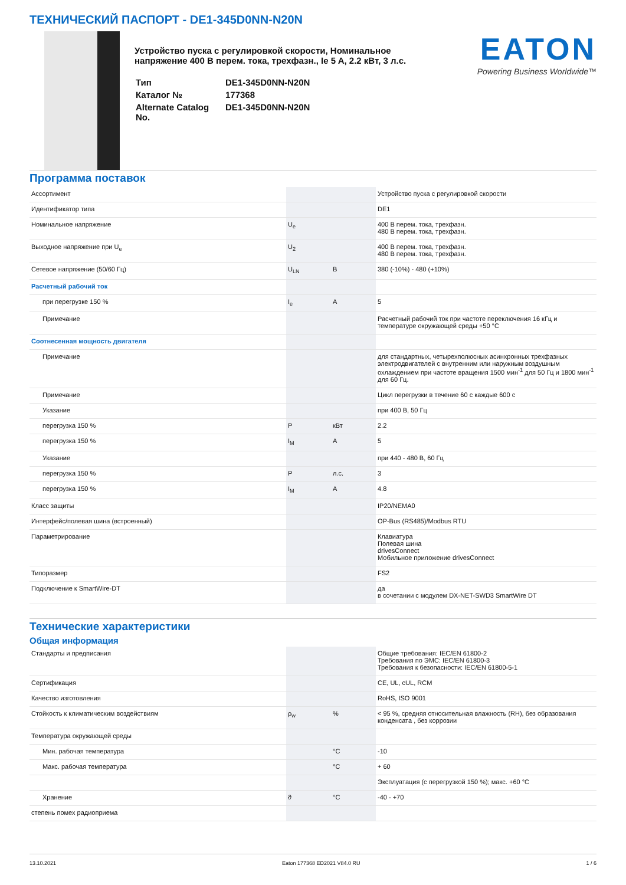ТЕХНИЧЕСКИЙ ПАСПОРТ - DE1-345D0NN-N20N
Устройство пуска с регулировкой скорости, Номинальное напряжение 400 В перем. тока, трехфазн., Ie 5 A, 2.2 кВт, 3 л.с.
| Тип | DE1-345D0NN-N20N |
| Каталог № | 177368 |
| Alternate Catalog No. | DE1-345D0NN-N20N |
EATON
Powering Business Worldwide™
Программа поставок
| Ассортимент | | | Устройство пуска с регулировкой скорости |
| Идентификатор типа | | | DE1 |
| Номинальное напряжение | U<sub>e</sub> | | 400 В перем. тока, трехфазн. 480 В перем. тока, трехфазн. |
| Выходное напряжение при U<sub>e</sub> | U<sub>2</sub> | | 400 В перем. тока, трехфазн. 480 В перем. тока, трехфазн. |
| Сетевое напряжение (50/60 Гц) | U<sub>LN</sub> | В | 380 (-10%) - 480 (+10%) |
| Расчетный рабочий ток | | | |
| при перегрузке 150 % | I<sub>e</sub> | A | 5 |
| Примечание | | | Расчетный рабочий ток при частоте переключения 16 кГц и температуре окружающей среды +50 °C |
| Соотнесенная мощность двигателя | | | |
| Примечание | | | для стандартных, четырехполюсных асинхронных трехфазных электродвигателей с внутренним или наружным воздушным охлаждением при частоте вращения 1500 мин<sup>-1</sup> для 50 Гц и 1800 мин<sup>-1</sup> для 60 Гц. |
| Примечание | | | Цикл перегрузки в течение 60 с каждые 600 с |
| Указание | | | при 400 В, 50 Гц |
| перегрузка 150 % | P | кВт | 2.2 |
| перегрузка 150 % | I<sub>M</sub> | A | 5 |
| Указание | | | при 440 - 480 В, 60 Гц |
| перегрузка 150 % | P | л.с. | 3 |
| перегрузка 150 % | I<sub>M</sub> | A | 4.8 |
| Класс защиты | | | IP20/NEMA0 |
| Интерфейс/полевая шина (встроенный) | | | OP-Bus (RS485)/Modbus RTU |
| Параметрирование | | | Клавиатура Полевая шина drivesConnect Мобильное приложение drivesConnect |
| Типоразмер | | | FS2 |
| Подключение к SmartWire-DT | | | да в сочетании с модулем DX-NET-SWD3 SmartWire DT |
Технические характеристики
Общая информация
| Стандарты и предписания | | | Общие требования: IEC/EN 61800-2 Требования по ЭМС: IEC/EN 61800-3 Требования к безопасности: IEC/EN 61800-5-1 |
| Сертификация | | | CE, UL, cUL, RCM |
| Качество изготовления | | | RoHS, ISO 9001 |
| Стойкость к климатическим воздействиям | ρ<sub>w</sub> | % | < 95 %, средняя относительная влажность (RH), без образования конденсата , без коррозии |
| Температура окружающей среды | | | |
| Мин. рабочая температура | | °C | -10 |
| Макс. рабочая температура | | °C | + 60 |
| | | | Эксплуатация (с перегрузкой 150 %); макс. +60 °C |
| Хранение | ϑ | °C | -40 - +70 |
| степень помех радиоприема | | | |
13.10.2021 Eaton 177368 ED2021 V84.0 RU 1 / 6